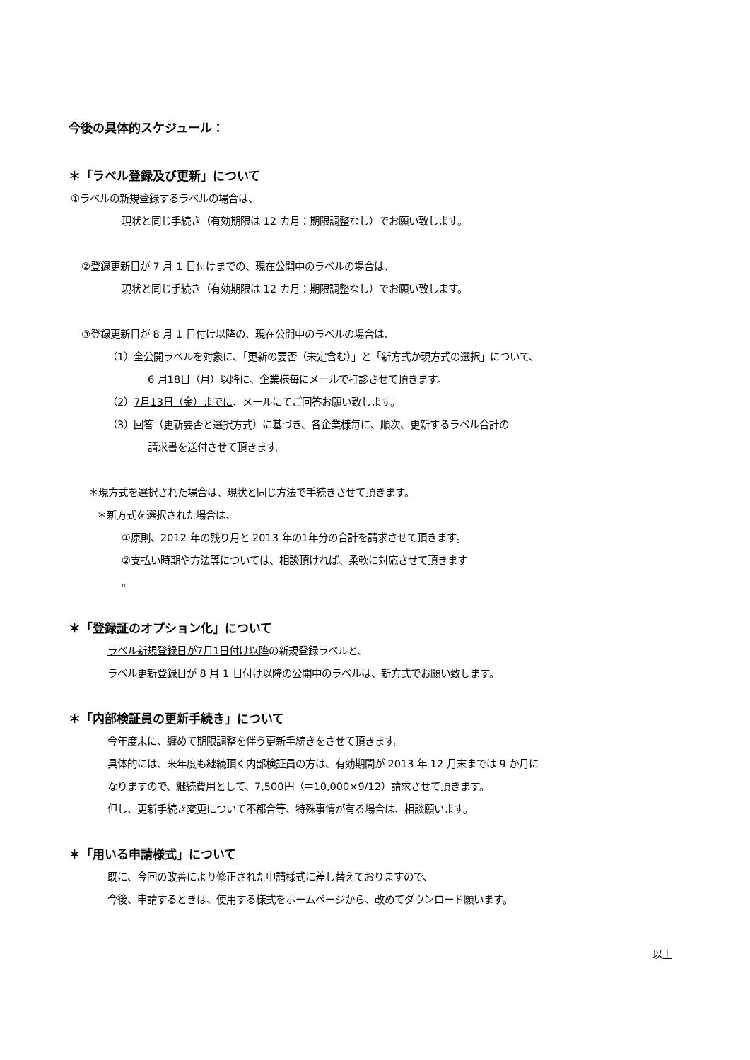今後の具体的スケジュール：
＊「ラベル登録及び更新」について
①ラベルの新規登録するラベルの場合は、
現状と同じ手続き（有効期限は 12 カ月：期限調整なし）でお願い致します。
②登録更新日が 7 月 1 日付けまでの、現在公開中のラベルの場合は、
現状と同じ手続き（有効期限は 12 カ月：期限調整なし）でお願い致します。
③登録更新日が 8 月 1 日付け以降の、現在公開中のラベルの場合は、
（1）全公開ラベルを対象に、「更新の要否（未定含む）」と「新方式か現方式の選択」について、
6 月18日（月）以降に、企業様毎にメールで打診させて頂きます。
（2）7月13日（金）までに、メールにてご回答お願い致します。
（3）回答（更新要否と選択方式）に基づき、各企業様毎に、順次、更新するラベル合計の
請求書を送付させて頂きます。
＊現方式を選択された場合は、現状と同じ方法で手続きさせて頂きます。
＊新方式を選択された場合は、
①原則、2012 年の残り月と 2013 年の1年分の合計を請求させて頂きます。
②支払い時期や方法等については、相談頂ければ、柔軟に対応させて頂きます
。
＊「登録証のオプション化」について
ラベル新規登録日が7月1日付け以降の新規登録ラベルと、
ラベル更新登録日が 8 月 1 日付け以降の公開中のラベルは、新方式でお願い致します。
＊「内部検証員の更新手続き」について
今年度末に、纏めて期限調整を伴う更新手続きをさせて頂きます。
具体的には、来年度も継続頂く内部検証員の方は、有効期間が 2013 年 12 月末までは 9 か月に
なりますので、継続費用として、7,500円（＝10,000×9/12）請求させて頂きます。
但し、更新手続き変更について不都合等、特殊事情が有る場合は、相談願います。
＊「用いる申請様式」について
既に、今回の改善により修正された申請様式に差し替えておりますので、
今後、申請するときは、使用する様式をホームページから、改めてダウンロード願います。
以上